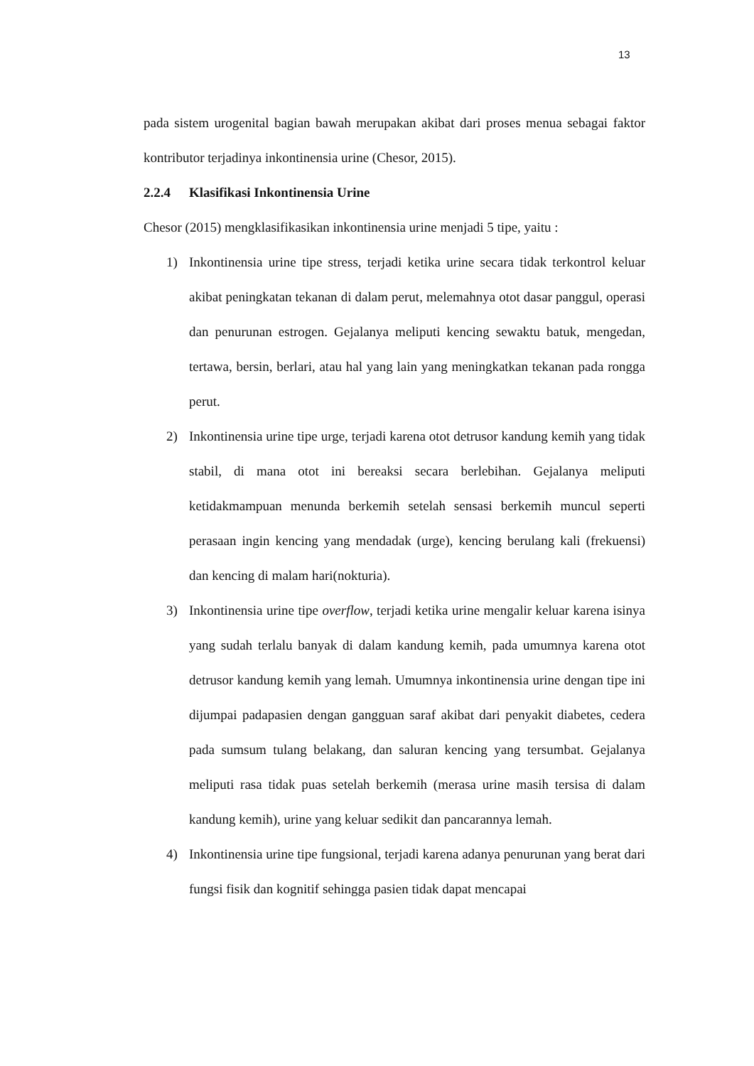13
pada sistem urogenital bagian bawah merupakan akibat dari proses menua sebagai faktor kontributor terjadinya inkontinensia urine (Chesor, 2015).
2.2.4 Klasifikasi Inkontinensia Urine
Chesor (2015) mengklasifikasikan inkontinensia urine menjadi 5 tipe, yaitu :
1) Inkontinensia urine tipe stress, terjadi ketika urine secara tidak terkontrol keluar akibat peningkatan tekanan di dalam perut, melemahnya otot dasar panggul, operasi dan penurunan estrogen. Gejalanya meliputi kencing sewaktu batuk, mengedan, tertawa, bersin, berlari, atau hal yang lain yang meningkatkan tekanan pada rongga perut.
2) Inkontinensia urine tipe urge, terjadi karena otot detrusor kandung kemih yang tidak stabil, di mana otot ini bereaksi secara berlebihan. Gejalanya meliputi ketidakmampuan menunda berkemih setelah sensasi berkemih muncul seperti perasaan ingin kencing yang mendadak (urge), kencing berulang kali (frekuensi) dan kencing di malam hari(nokturia).
3) Inkontinensia urine tipe overflow, terjadi ketika urine mengalir keluar karena isinya yang sudah terlalu banyak di dalam kandung kemih, pada umumnya karena otot detrusor kandung kemih yang lemah. Umumnya inkontinensia urine dengan tipe ini dijumpai padapasien dengan gangguan saraf akibat dari penyakit diabetes, cedera pada sumsum tulang belakang, dan saluran kencing yang tersumbat. Gejalanya meliputi rasa tidak puas setelah berkemih (merasa urine masih tersisa di dalam kandung kemih), urine yang keluar sedikit dan pancarannya lemah.
4) Inkontinensia urine tipe fungsional, terjadi karena adanya penurunan yang berat dari fungsi fisik dan kognitif sehingga pasien tidak dapat mencapai